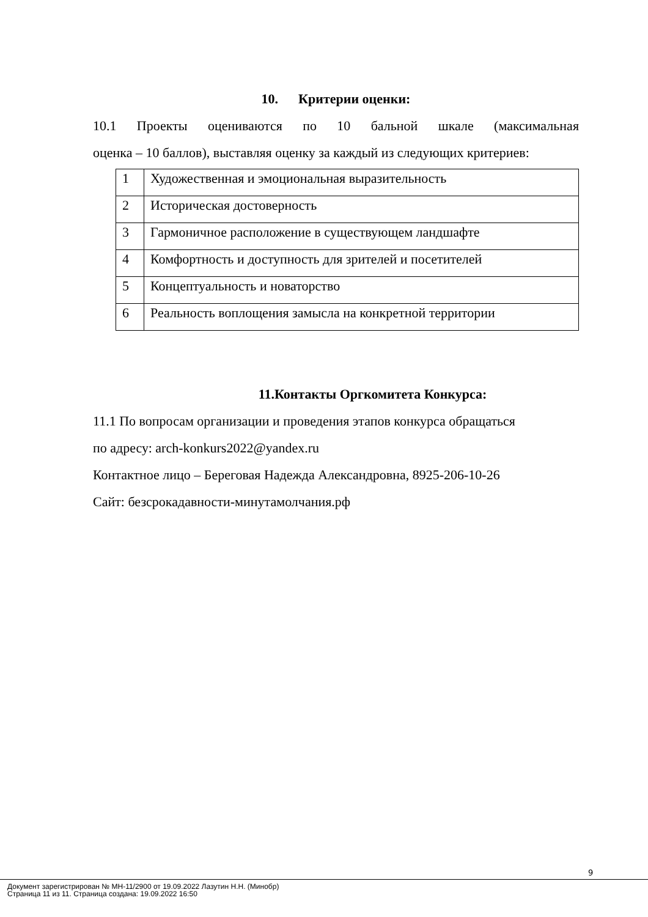10. Критерии оценки:
10.1 Проекты оцениваются по 10 бальной шкале (максимальная
оценка – 10 баллов), выставляя оценку за каждый из следующих критериев:
| 1 | Художественная и эмоциональная выразительность |
| 2 | Историческая достоверность |
| 3 | Гармоничное расположение в существующем ландшафте |
| 4 | Комфортность и доступность для зрителей и посетителей |
| 5 | Концептуальность и новаторство |
| 6 | Реальность воплощения замысла на конкретной территории |
11.Контакты Оргкомитета Конкурса:
11.1 По вопросам организации и проведения этапов конкурса обращаться
по адресу: arch-konkurs2022@yandex.ru
Контактное лицо – Береговая Надежда Александровна, 8925-206-10-26
Сайт: безсрокадавности-минутамолчания.рф
9
Документ зарегистрирован № МН-11/2900 от 19.09.2022 Лазутин Н.Н. (Минобр)
Страница 11 из 11. Страница создана: 19.09.2022 16:50